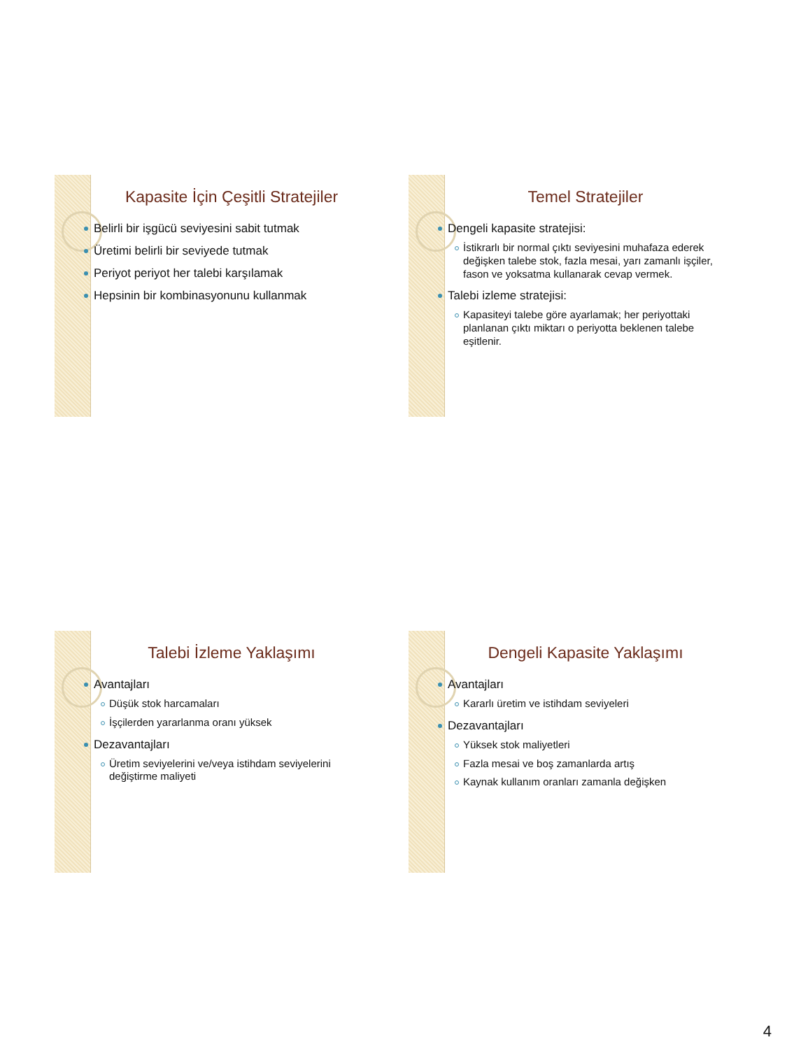Kapasite İçin Çeşitli Stratejiler
Belirli bir işgücü seviyesini sabit tutmak
Üretimi belirli bir seviyede tutmak
Periyot periyot her talebi karşılamak
Hepsinin bir kombinasyonunu kullanmak
Temel Stratejiler
Dengeli kapasite stratejisi:
İstikrarlı bir normal çıktı seviyesini muhafaza ederek değişken talebe stok, fazla mesai, yarı zamanlı işçiler, fason ve yoksatma kullanarak cevap vermek.
Talebi izleme stratejisi:
Kapasiteyi talebe göre ayarlamak; her periyottaki planlanan çıktı miktarı o periyotta beklenen talebe eşitlenir.
Talebi İzleme Yaklaşımı
Avantajları
Düşük stok harcamaları
İşçilerden yararlanma oranı yüksek
Dezavantajları
Üretim seviyelerini ve/veya istihdam seviyelerini değiştirme maliyeti
Dengeli Kapasite Yaklaşımı
Avantajları
Kararlı üretim ve istihdam seviyeleri
Dezavantajları
Yüksek stok maliyetleri
Fazla mesai ve boş zamanlarda artış
Kaynak kullanım oranları zamanla değişken
4